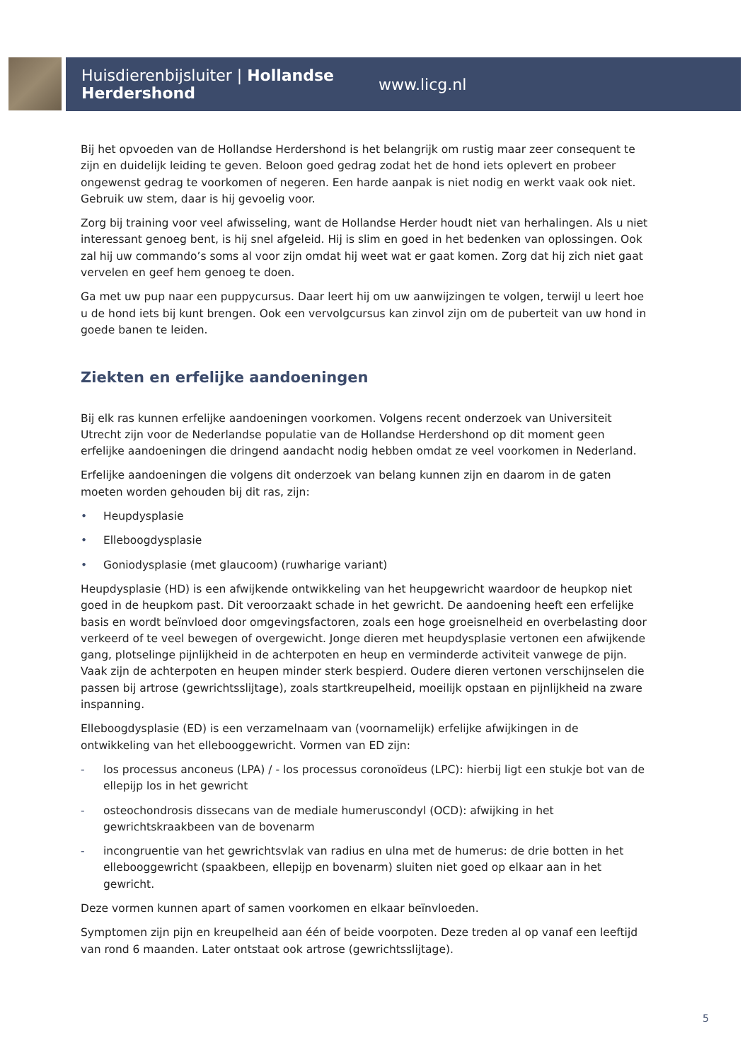Huisdierenbijsluiter | Hollandse Herdershond www.licg.nl
Bij het opvoeden van de Hollandse Herdershond is het belangrijk om rustig maar zeer consequent te zijn en duidelijk leiding te geven. Beloon goed gedrag zodat het de hond iets oplevert en probeer ongewenst gedrag te voorkomen of negeren. Een harde aanpak is niet nodig en werkt vaak ook niet. Gebruik uw stem, daar is hij gevoelig voor.
Zorg bij training voor veel afwisseling, want de Hollandse Herder houdt niet van herhalingen. Als u niet interessant genoeg bent, is hij snel afgeleid. Hij is slim en goed in het bedenken van oplossingen. Ook zal hij uw commando’s soms al voor zijn omdat hij weet wat er gaat komen. Zorg dat hij zich niet gaat vervelen en geef hem genoeg te doen.
Ga met uw pup naar een puppycursus. Daar leert hij om uw aanwijzingen te volgen, terwijl u leert hoe u de hond iets bij kunt brengen. Ook een vervolgcursus kan zinvol zijn om de puberteit van uw hond in goede banen te leiden.
Ziekten en erfelijke aandoeningen
Bij elk ras kunnen erfelijke aandoeningen voorkomen. Volgens recent onderzoek van Universiteit Utrecht zijn voor de Nederlandse populatie van de Hollandse Herdershond op dit moment geen erfelijke aandoeningen die dringend aandacht nodig hebben omdat ze veel voorkomen in Nederland.
Erfelijke aandoeningen die volgens dit onderzoek van belang kunnen zijn en daarom in de gaten moeten worden gehouden bij dit ras, zijn:
• Heupdysplasie
• Elleboogdysplasie
• Goniodysplasie (met glaucoom) (ruwharige variant)
Heupdysplasie (HD) is een afwijkende ontwikkeling van het heupgewricht waardoor de heupkop niet goed in de heupkom past. Dit veroorzaakt schade in het gewricht. De aandoening heeft een erfelijke basis en wordt beïnvloed door omgevingsfactoren, zoals een hoge groeisnelheid en overbelasting door verkeerd of te veel bewegen of overgewicht. Jonge dieren met heupdysplasie vertonen een afwijkende gang, plotselinge pijnlijkheid in de achterpoten en heup en verminderde activiteit vanwege de pijn. Vaak zijn de achterpoten en heupen minder sterk bespierd. Oudere dieren vertonen verschijnselen die passen bij artrose (gewrichtsslijtage), zoals startkreupelheid, moeilijk opstaan en pijnlijkheid na zware inspanning.
Elleboogdysplasie (ED) is een verzamelnaam van (voornamelijk) erfelijke afwijkingen in de ontwikkeling van het elleboog­gewricht. Vormen van ED zijn:
- los processus anconeus (LPA) / - los processus coronoïdeus (LPC): hierbij ligt een stukje bot van de ellepijp los in het gewricht
- osteochondrosis dissecans van de mediale humeruscondyl (OCD): afwijking in het gewrichtskraakbeen van de bovenarm
- incongruentie van het gewrichtsvlak van radius en ulna met de humerus: de drie botten in het elleboog­gewricht (spaakbeen, ellepijp en bovenarm) sluiten niet goed op elkaar aan in het gewricht.
Deze vormen kunnen apart of samen voorkomen en elkaar beïnvloeden.
Symptomen zijn pijn en kreupelheid aan één of beide voorpoten. Deze treden al op vanaf een leeftijd van rond 6 maanden. Later ontstaat ook artrose (gewrichtsslijtage).
5